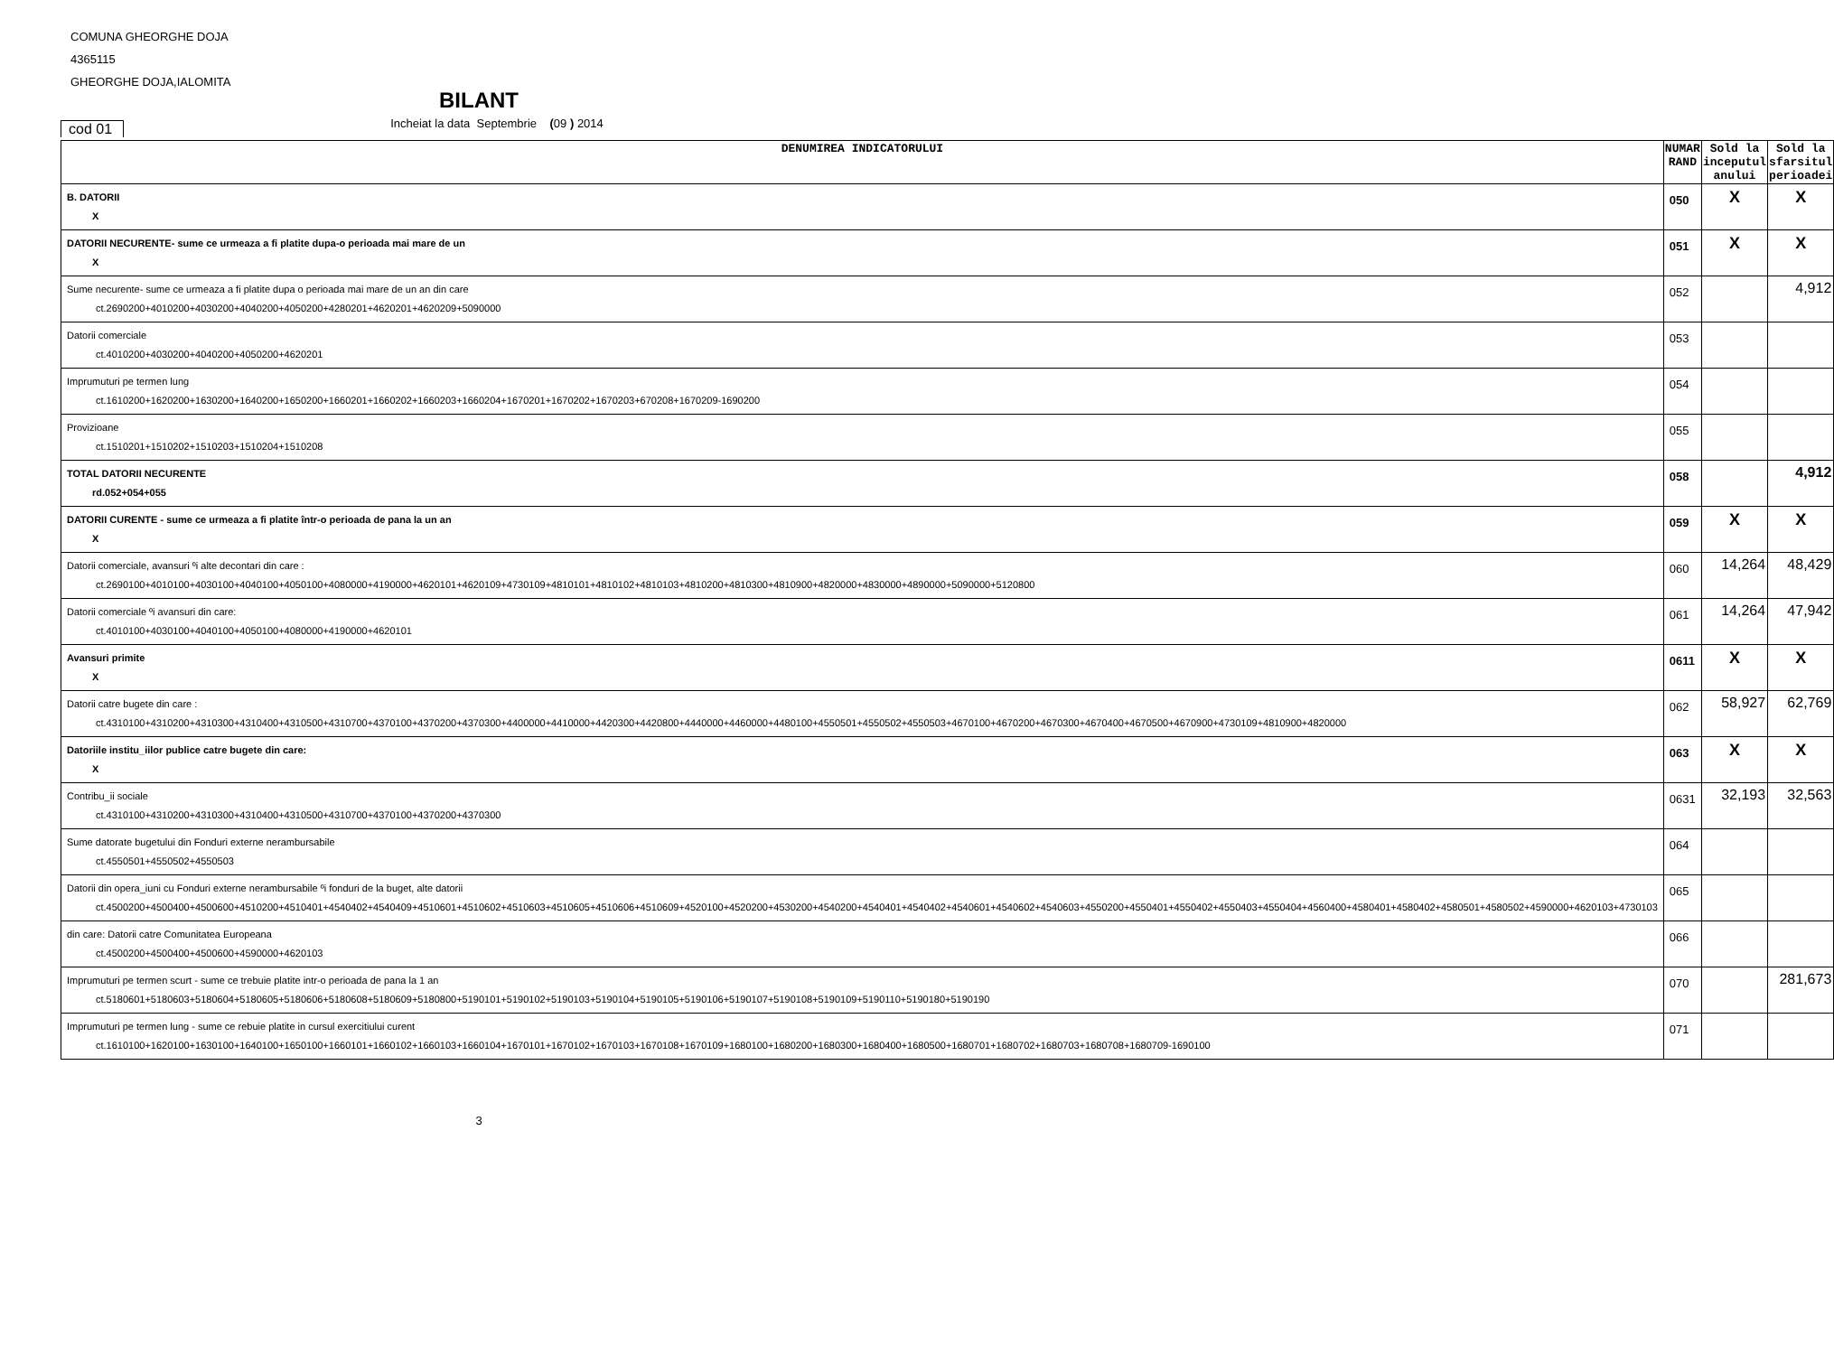COMUNA GHEORGHE DOJA
4365115
GHEORGHE DOJA,IALOMITA
BILANT
cod 01
Incheiat la data Septembrie (09 ) 2014
| DENUMIREA INDICATORULUI | NUMAR RAND | Sold la inceputul anului | Sold la sfarsitul perioadei |
| --- | --- | --- | --- |
| B. DATORII X | 050 | X | X |
| DATORII NECURENTE- sume ce urmeaza a fi platite dupa-o perioada mai mare de un X | 051 | X | X |
| Sume necurente- sume ce urmeaza a fi platite dupa o perioada mai mare de un an din care ct.2690200+4010200+4030200+4040200+4050200+4280201+4620201+4620209+5090000 | 052 | | 4,912 |
| Datorii comerciale ct.4010200+4030200+4040200+4050200+4620201 | 053 | | |
| Imprumuturi pe termen lung ct.1610200+1620200+1630200+1640200+1650200+1660201+1660202+1660203+1660204+1670201+1670202+1670203+670208+1670209-1690200 | 054 | | |
| Provizioane ct.1510201+1510202+1510203+1510204+1510208 | 055 | | |
| TOTAL DATORII NECURENTE rd.052+054+055 | 058 | | 4,912 |
| DATORII CURENTE - sume ce urmeaza a fi platite într-o perioada de pana la un an X | 059 | X | X |
| Datorii comerciale, avansuri ºi alte decontari din care : ct.2690100+4010100+4030100+4040100+4050100+4080000+4190000+4620101+4620109+4730109+4810101+4810102+4810103+4810200+4810300+4810900+4820000+4830000+4890000+5090000+5120800 | 060 | 14,264 | 48,429 |
| Datorii comerciale ºi avansuri din care: ct.4010100+4030100+4040100+4050100+4080000+4190000+4620101 | 061 | 14,264 | 47,942 |
| Avansuri primite X | 0611 | X | X |
| Datorii catre bugete din care : ct.4310100+4310200+4310300+4310400+4310500+4310700+4370100+4370200+4370300+4400000+4410000+4420300+4420800+4440000+4460000+4480100+4550501+4550502+4550503+4670100+4670200+4670300+4670400+4670500+4670900+4730109+4810900+4820000 | 062 | 58,927 | 62,769 |
| Datoriile institu_iilor publice catre bugete din care: X | 063 | X | X |
| Contribu_ii sociale ct.4310100+4310200+4310300+4310400+4310500+4310700+4370100+4370200+4370300 | 0631 | 32,193 | 32,563 |
| Sume datorate bugetului din Fonduri externe nerambursabile ct.4550501+4550502+4550503 | 064 | | |
| Datorii din opera_iuni cu Fonduri externe nerambursabile ºi fonduri de la buget, alte datorii ct.4500200+4500400+4500600+4510200+4510401+4540402+4540409+4510601+4510602+4510603+4510605+4510606+4510609+4520100+4520200+4530200+4540200+4540401+4540402+4540601+4540602+4540603+4550200+4550401+4550402+4550403+4550404+4560400+4580401+4580402+4580501+4580502+4590000+4620103+4730103 | 065 | | |
| din care: Datorii catre Comunitatea Europeana ct.4500200+4500400+4500600+4590000+4620103 | 066 | | |
| Imprumuturi pe termen scurt - sume ce trebuie platite intr-o perioada de pana la 1 an ct.5180601+5180603+5180604+5180605+5180606+5180608+5180609+5180800+5190101+5190102+5190103+5190104+5190105+5190106+5190107+5190108+5190109+5190110+5190180+5190190 | 070 | | 281,673 |
| Imprumuturi pe termen lung - sume ce rebuie platite in cursul exercitiului curent ct.1610100+1620100+1630100+1640100+1650100+1660101+1660102+1660103+1660104+1670101+1670102+1670103+1670108+1670109+1680100+1680200+1680300+1680400+1680500+1680701+1680702+1680703+1680708+1680709-1690100 | 071 | | |
3